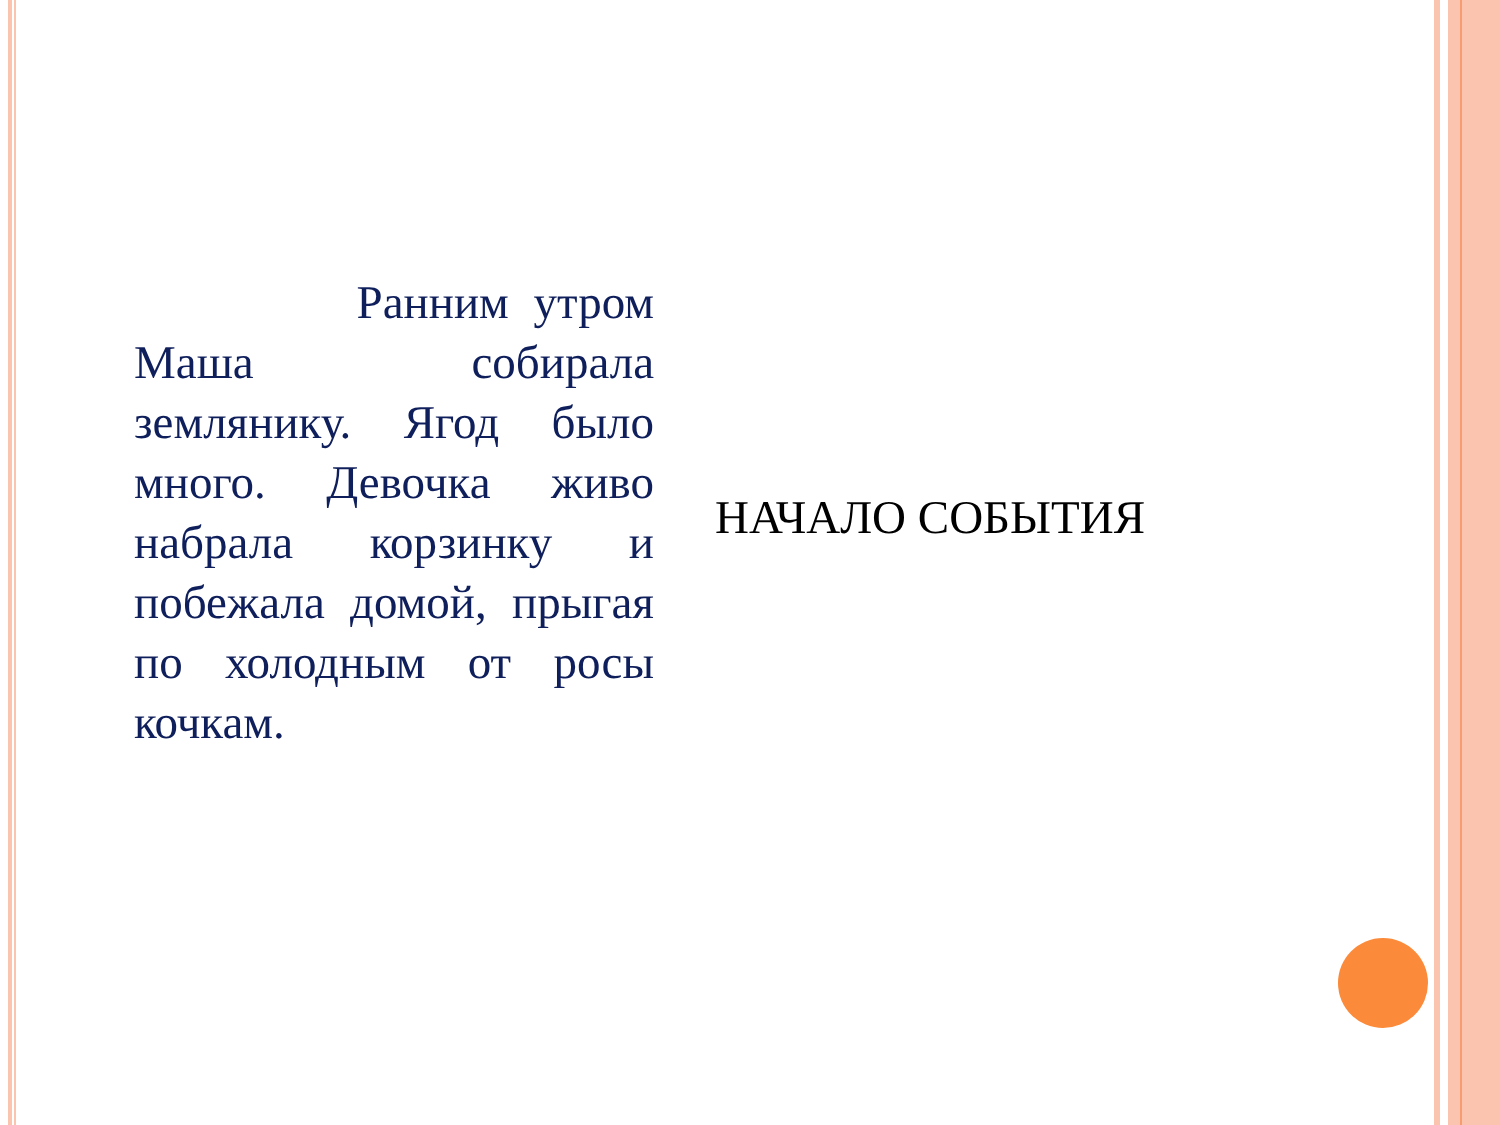Ранним утром Маша собирала землянику. Ягод было много. Девочка живо набрала корзинку и побежала домой, прыгая по холодным от росы кочкам.
НАЧАЛО СОБЫТИЯ